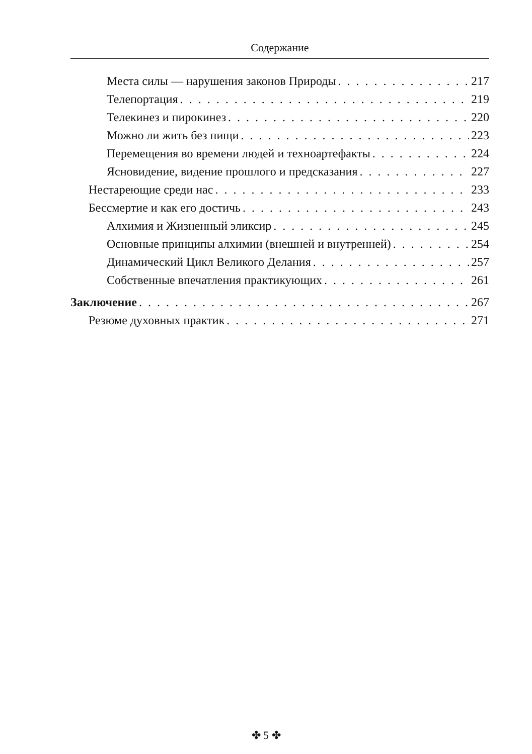Содержание
Места силы — нарушения законов Природы 217
Телепортация 219
Телекинез и пирокинез 220
Можно ли жить без пищи 223
Перемещения во времени людей и техноартефакты 224
Ясновидение, видение прошлого и предсказания 227
Нестареющие среди нас 233
Бессмертие и как его достичь 243
Алхимия и Жизненный эликсир 245
Основные принципы алхимии (внешней и внутренней) 254
Динамический Цикл Великого Делания 257
Собственные впечатления практикующих 261
Заключение 267
Резюме духовных практик 271
✤ 5 ✤